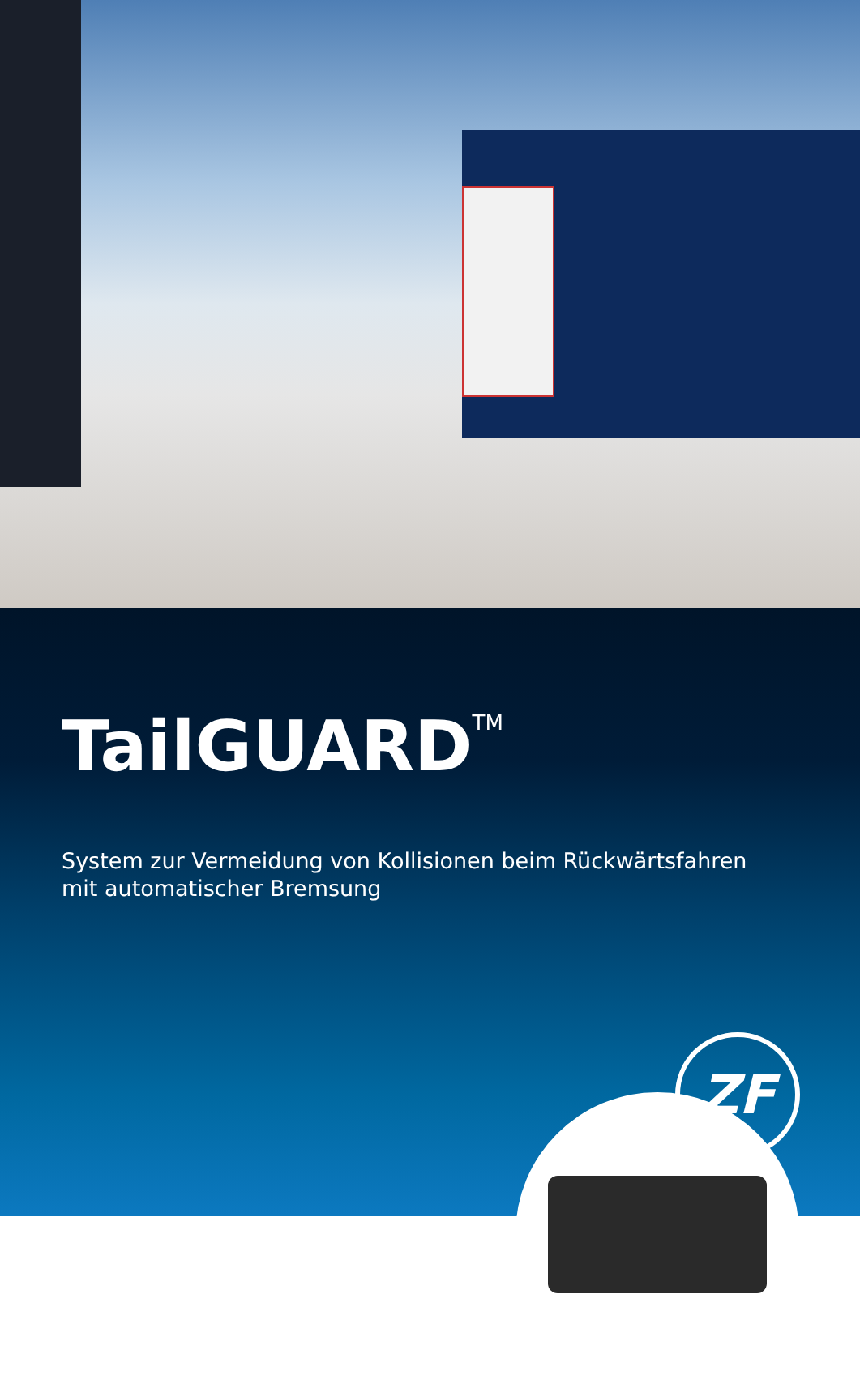TailGUARD<sup>TM</sup>
System zur Vermeidung von Kollisionen beim Rückwärtsfahren
mit automatischer Bremsung
ZF